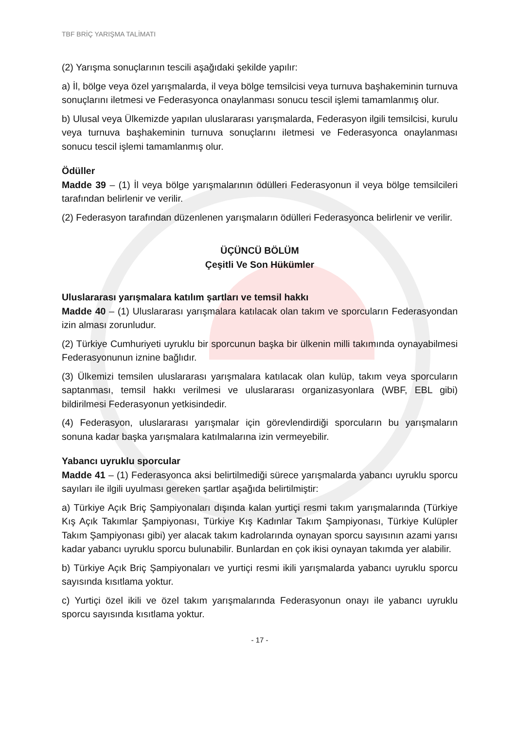TBF BRİÇ YARIŞMA TALİMATI
(2) Yarışma sonuçlarının tescili aşağıdaki şekilde yapılır:
a) İl, bölge veya özel yarışmalarda, il veya bölge temsilcisi veya turnuva başhakeminin turnuva sonuçlarını iletmesi ve Federasyonca onaylanması sonucu tescil işlemi tamamlanmış olur.
b) Ulusal veya Ülkemizde yapılan uluslararası yarışmalarda, Federasyon ilgili temsilcisi, kurulu veya turnuva başhakeminin turnuva sonuçlarını iletmesi ve Federasyonca onaylanması sonucu tescil işlemi tamamlanmış olur.
Ödüller
Madde 39 – (1) İl veya bölge yarışmalarının ödülleri Federasyonun il veya bölge temsilcileri tarafından belirlenir ve verilir.
(2) Federasyon tarafından düzenlenen yarışmaların ödülleri Federasyonca belirlenir ve verilir.
ÜÇÜNCÜ BÖLÜM
Çeşitli Ve Son Hükümler
Uluslararası yarışmalara katılım şartları ve temsil hakkı
Madde 40 – (1) Uluslararası yarışmalara katılacak olan takım ve sporcuların Federasyondan izin alması zorunludur.
(2) Türkiye Cumhuriyeti uyruklu bir sporcunun başka bir ülkenin milli takımında oynayabilmesi Federasyonunun iznine bağlıdır.
(3) Ülkemizi temsilen uluslararası yarışmalara katılacak olan kulüp, takım veya sporcuların saptanması, temsil hakkı verilmesi ve uluslararası organizasyonlara (WBF, EBL gibi) bildirilmesi Federasyonun yetkisindedir.
(4) Federasyon, uluslararası yarışmalar için görevlendirdiği sporcuların bu yarışmaların sonuna kadar başka yarışmalara katılmalarına izin vermeyebilir.
Yabancı uyruklu sporcular
Madde 41 – (1) Federasyonca aksi belirtilmediği sürece yarışmalarda yabancı uyruklu sporcu sayıları ile ilgili uyulması gereken şartlar aşağıda belirtilmiştir:
a) Türkiye Açık Briç Şampiyonaları dışında kalan yurtiçi resmi takım yarışmalarında (Türkiye Kış Açık Takımlar Şampiyonası, Türkiye Kış Kadınlar Takım Şampiyonası, Türkiye Kulüpler Takım Şampiyonası gibi) yer alacak takım kadrolarında oynayan sporcu sayısının azami yarısı kadar yabancı uyruklu sporcu bulunabilir. Bunlardan en çok ikisi oynayan takımda yer alabilir.
b) Türkiye Açık Briç Şampiyonaları ve yurtiçi resmi ikili yarışmalarda yabancı uyruklu sporcu sayısında kısıtlama yoktur.
c) Yurtiçi özel ikili ve özel takım yarışmalarında Federasyonun onayı ile yabancı uyruklu sporcu sayısında kısıtlama yoktur.
- 17 -